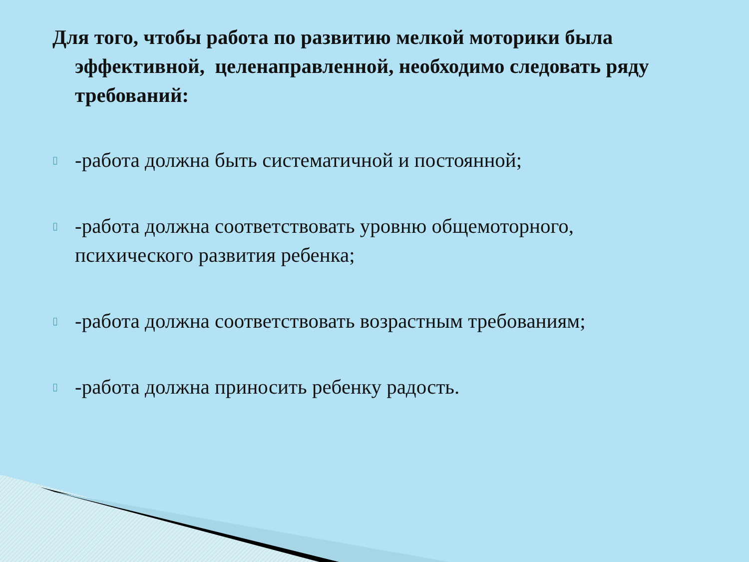Для того, чтобы работа по развитию мелкой моторики была эффективной, целенаправленной, необходимо следовать ряду требований:
▯ -работа должна быть систематичной и постоянной;
▯ -работа должна соответствовать уровню общемоторного, психического развития ребенка;
▯ -работа должна соответствовать возрастным требованиям;
▯ -работа должна приносить ребенку радость.